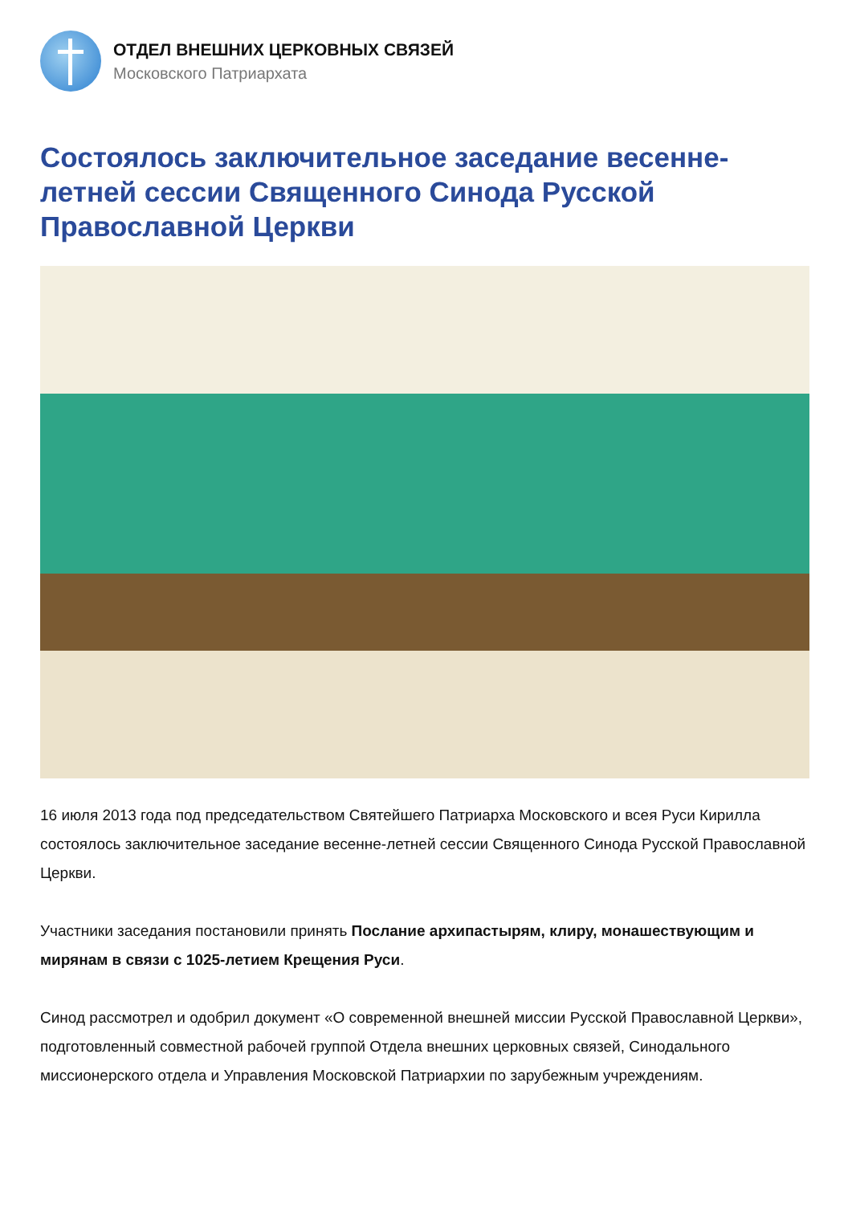ОТДЕЛ ВНЕШНИХ ЦЕРКОВНЫХ СВЯЗЕЙ
Московского Патриархата
Состоялось заключительное заседание весенне-летней сессии Священного Синода Русской Православной Церкви
16 июля 2013 года под председательством Святейшего Патриарха Московского и всея Руси Кирилла состоялось заключительное заседание весенне-летней сессии Священного Синода Русской Православной Церкви.
Участники заседания постановили принять Послание архипастырям, клиру, монашествующим и мирянам в связи с 1025-летием Крещения Руси.
Синод рассмотрел и одобрил документ «О современной внешней миссии Русской Православной Церкви», подготовленный совместной рабочей группой Отдела внешних церковных связей, Синодального миссионерского отдела и Управления Московской Патриархии по зарубежным учреждениям.